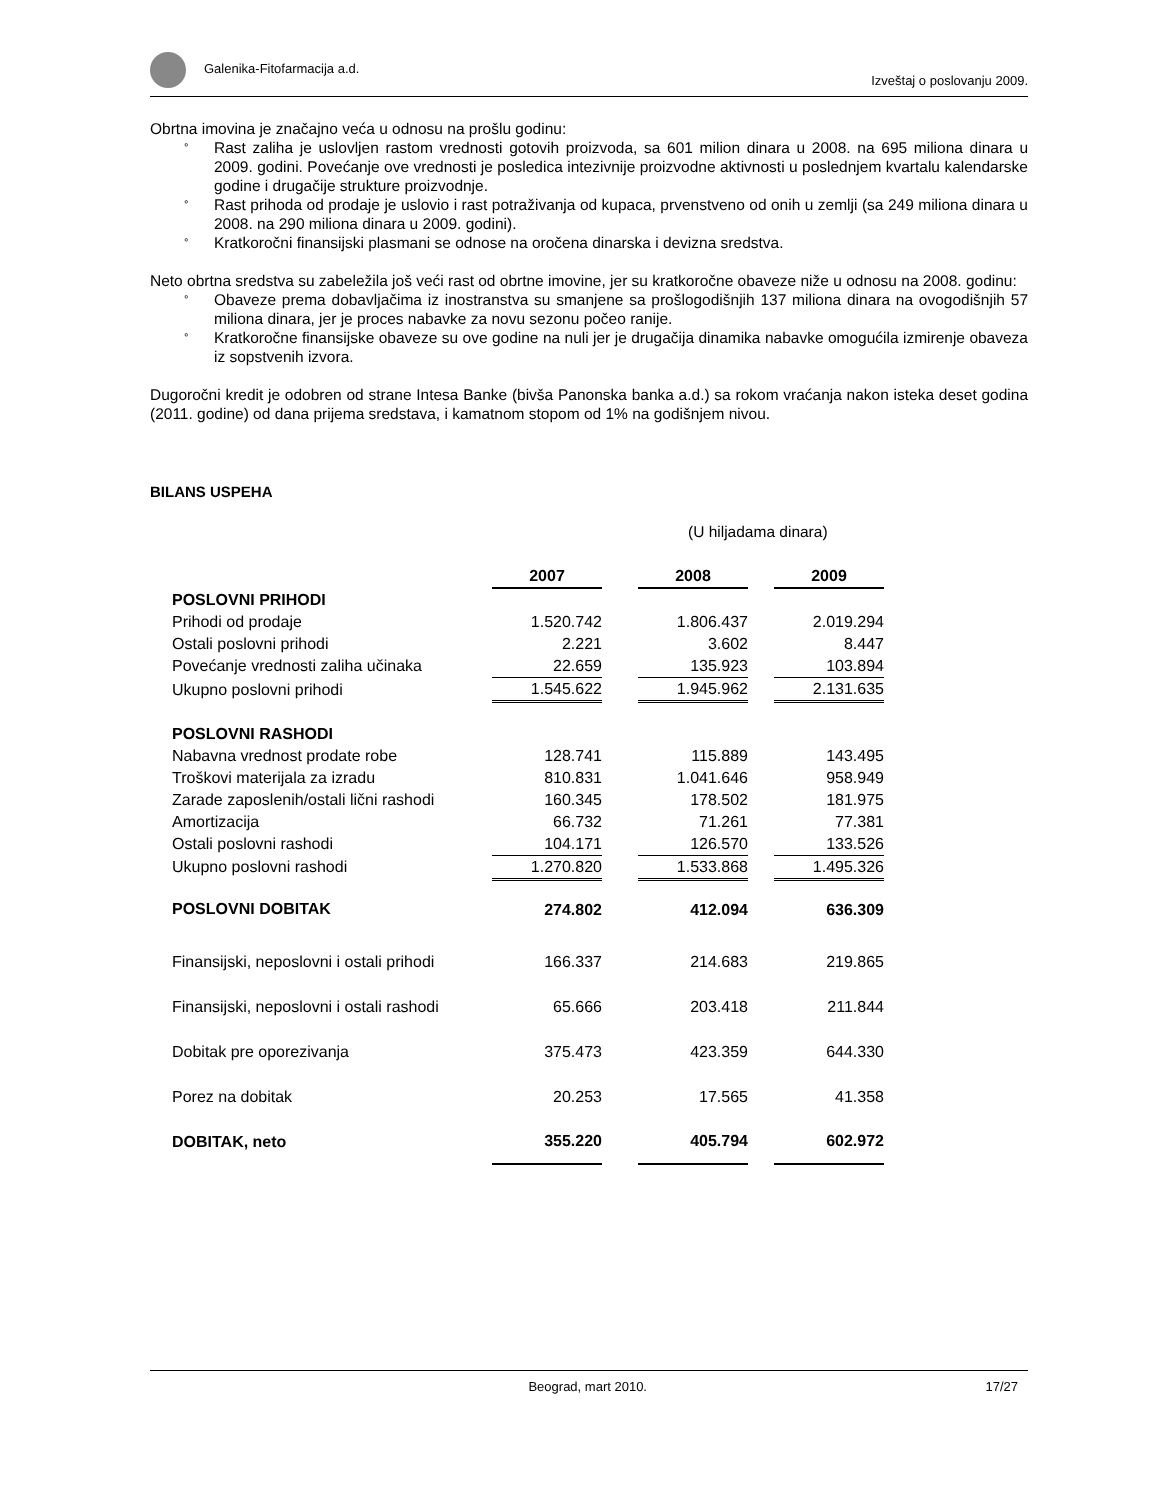Galenika-Fitofarmacija a.d. Izveštaj o poslovanju 2009.
Obrtna imovina je značajno veća u odnosu na prošlu godinu:
° Rast zaliha je uslovljen rastom vrednosti gotovih proizvoda, sa 601 milion dinara u 2008. na 695 miliona dinara u 2009. godini. Povećanje ove vrednosti je posledica intezivnije proizvodne aktivnosti u poslednjem kvartalu kalendarske godine i drugačije strukture proizvodnje.
° Rast prihoda od prodaje je uslovio i rast potraživanja od kupaca, prvenstveno od onih u zemlji (sa 249 miliona dinara u 2008. na 290 miliona dinara u 2009. godini).
° Kratkoročni finansijski plasmani se odnose na oročena dinarska i devizna sredstva.
Neto obrtna sredstva su zabeležila još veći rast od obrtne imovine, jer su kratkoročne obaveze niže u odnosu na 2008. godinu:
° Obaveze prema dobavljačima iz inostranstva su smanjene sa prošlogodišnjih 137 miliona dinara na ovogodišnjih 57 miliona dinara, jer je proces nabavke za novu sezonu počeo ranije.
° Kratkoročne finansijske obaveze su ove godine na nuli jer je drugačija dinamika nabavke omogućila izmirenje obaveza iz sopstvenih izvora.
Dugoročni kredit je odobren od strane Intesa Banke (bivša Panonska banka a.d.) sa rokom vraćanja nakon isteka deset godina (2011. godine) od dana prijema sredstava, i kamatnom stopom od 1% na godišnjem nivou.
BILANS USPEHA
(U hiljadama dinara)
| | 2007 | | 2008 | | 2009 |
| POSLOVNI PRIHODI | | | | | |
| Prihodi od prodaje | 1.520.742 | | 1.806.437 | | 2.019.294 |
| Ostali poslovni prihodi | 2.221 | | 3.602 | | 8.447 |
| Povećanje vrednosti zaliha učinaka | 22.659 | | 135.923 | | 103.894 |
| Ukupno poslovni prihodi | 1.545.622 | | 1.945.962 | | 2.131.635 |
| POSLOVNI RASHODI | | | | | |
| Nabavna vrednost prodate robe | 128.741 | | 115.889 | | 143.495 |
| Troškovi materijala za izradu | 810.831 | | 1.041.646 | | 958.949 |
| Zarade zaposlenih/ostali lični rashodi | 160.345 | | 178.502 | | 181.975 |
| Amortizacija | 66.732 | | 71.261 | | 77.381 |
| Ostali poslovni rashodi | 104.171 | | 126.570 | | 133.526 |
| Ukupno poslovni rashodi | 1.270.820 | | 1.533.868 | | 1.495.326 |
| POSLOVNI DOBITAK | 274.802 | | 412.094 | | 636.309 |
| Finansijski, neposlovni i ostali prihodi | 166.337 | | 214.683 | | 219.865 |
| Finansijski, neposlovni i ostali rashodi | 65.666 | | 203.418 | | 211.844 |
| Dobitak pre oporezivanja | 375.473 | | 423.359 | | 644.330 |
| Porez na dobitak | 20.253 | | 17.565 | | 41.358 |
| DOBITAK, neto | 355.220 | | 405.794 | | 602.972 |
Beograd, mart 2010. 17/27